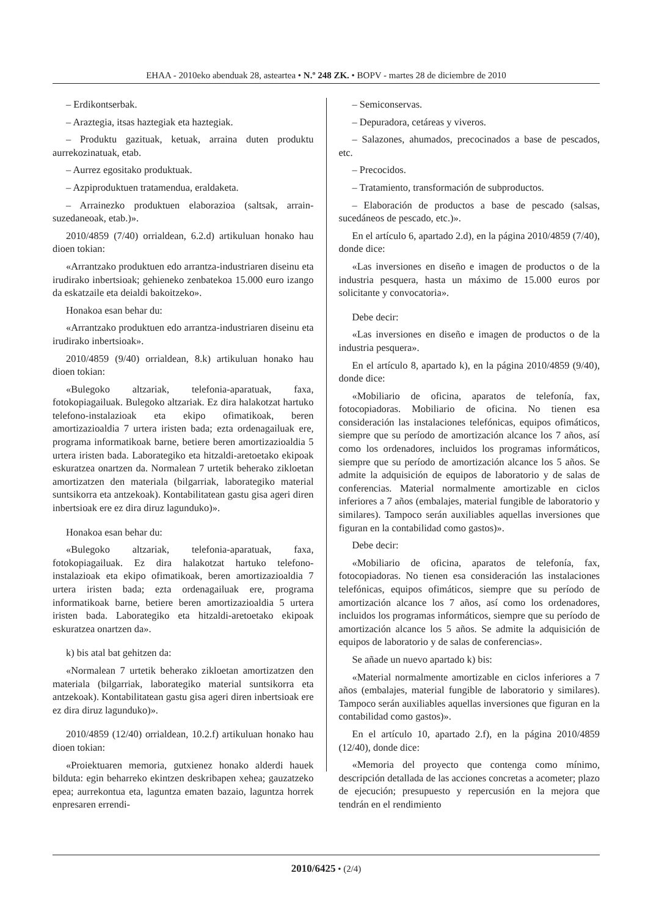EHAA - 2010eko abenduak 28, asteartea • N.º 248 ZK. • BOPV - martes 28 de diciembre de 2010
– Erdikontserbak.
– Araztegia, itsas haztegiak eta haztegiak.
– Produktu gazituak, ketuak, arraina duten produktu aurrekozinatuak, etab.
– Aurrez egositako produktuak.
– Azpiproduktuen tratamendua, eraldaketa.
– Arrainezko produktuen elaborazioa (saltsak, arrain-suzedaneoak, etab.)».
2010/4859 (7/40) orrialdean, 6.2.d) artikuluan honako hau dioen tokian:
«Arrantzako produktuen edo arrantza-industriaren diseinu eta irudirako inbertsioak; gehieneko zenbatekoa 15.000 euro izango da eskatzaile eta deialdi bakoitzeko».
Honakoa esan behar du:
«Arrantzako produktuen edo arrantza-industriaren diseinu eta irudirako inbertsioak».
2010/4859 (9/40) orrialdean, 8.k) artikuluan honako hau dioen tokian:
«Bulegoko altzariak, telefonia-aparatuak, faxa, fotokopiagailuak. Bulegoko altzariak. Ez dira halakotzat hartuko telefono-instalazioak eta ekipo ofimatikoak, beren amortizazioaldia 7 urtera iristen bada; ezta ordenagailuak ere, programa informatikoak barne, betiere beren amortizazioaldia 5 urtera iristen bada. Laborategiko eta hitzaldi-aretoetako ekipoak eskuratzea onartzen da. Normalean 7 urtetik beherako zikloetan amortizatzen den materiala (bilgarriak, laborategiko material suntsikorra eta antzekoak). Kontabilitatean gastu gisa ageri diren inbertsioak ere ez dira diruz lagunduko)».
Honakoa esan behar du:
«Bulegoko altzariak, telefonia-aparatuak, faxa, fotokopiagailuak. Ez dira halakotzat hartuko telefono-instalazioak eta ekipo ofimatikoak, beren amortizazioaldia 7 urtera iristen bada; ezta ordenagailuak ere, programa informatikoak barne, betiere beren amortizazioaldia 5 urtera iristen bada. Laborategiko eta hitzaldi-aretoetako ekipoak eskuratzea onartzen da».
k) bis atal bat gehitzen da:
«Normalean 7 urtetik beherako zikloetan amortizatzen den materiala (bilgarriak, laborategiko material suntsikorra eta antzekoak). Kontabilitatean gastu gisa ageri diren inbertsioak ere ez dira diruz lagunduko)».
2010/4859 (12/40) orrialdean, 10.2.f) artikuluan honako hau dioen tokian:
«Proiektuaren memoria, gutxienez honako alderdi hauek bilduta: egin beharreko ekintzen deskribapen xehea; gauzatzeko epea; aurrekontua eta, laguntza ematen bazaio, laguntza horrek enpresaren errendi-
– Semiconservas.
– Depuradora, cetáreas y viveros.
– Salazones, ahumados, precocinados a base de pescados, etc.
– Precocidos.
– Tratamiento, transformación de subproductos.
– Elaboración de productos a base de pescado (salsas, sucedáneos de pescado, etc.)».
En el artículo 6, apartado 2.d), en la página 2010/4859 (7/40), donde dice:
«Las inversiones en diseño e imagen de productos o de la industria pesquera, hasta un máximo de 15.000 euros por solicitante y convocatoria».
Debe decir:
«Las inversiones en diseño e imagen de productos o de la industria pesquera».
En el artículo 8, apartado k), en la página 2010/4859 (9/40), donde dice:
«Mobiliario de oficina, aparatos de telefonía, fax, fotocopiadoras. Mobiliario de oficina. No tienen esa consideración las instalaciones telefónicas, equipos ofimáticos, siempre que su período de amortización alcance los 7 años, así como los ordenadores, incluidos los programas informáticos, siempre que su período de amortización alcance los 5 años. Se admite la adquisición de equipos de laboratorio y de salas de conferencias. Material normalmente amortizable en ciclos inferiores a 7 años (embalajes, material fungible de laboratorio y similares). Tampoco serán auxiliables aquellas inversiones que figuran en la contabilidad como gastos)».
Debe decir:
«Mobiliario de oficina, aparatos de telefonía, fax, fotocopiadoras. No tienen esa consideración las instalaciones telefónicas, equipos ofimáticos, siempre que su período de amortización alcance los 7 años, así como los ordenadores, incluidos los programas informáticos, siempre que su período de amortización alcance los 5 años. Se admite la adquisición de equipos de laboratorio y de salas de conferencias».
Se añade un nuevo apartado k) bis:
«Material normalmente amortizable en ciclos inferiores a 7 años (embalajes, material fungible de laboratorio y similares). Tampoco serán auxiliables aquellas inversiones que figuran en la contabilidad como gastos)».
En el artículo 10, apartado 2.f), en la página 2010/4859 (12/40), donde dice:
«Memoria del proyecto que contenga como mínimo, descripción detallada de las acciones concretas a acometer; plazo de ejecución; presupuesto y repercusión en la mejora que tendrán en el rendimiento
2010/6425 • (2/4)